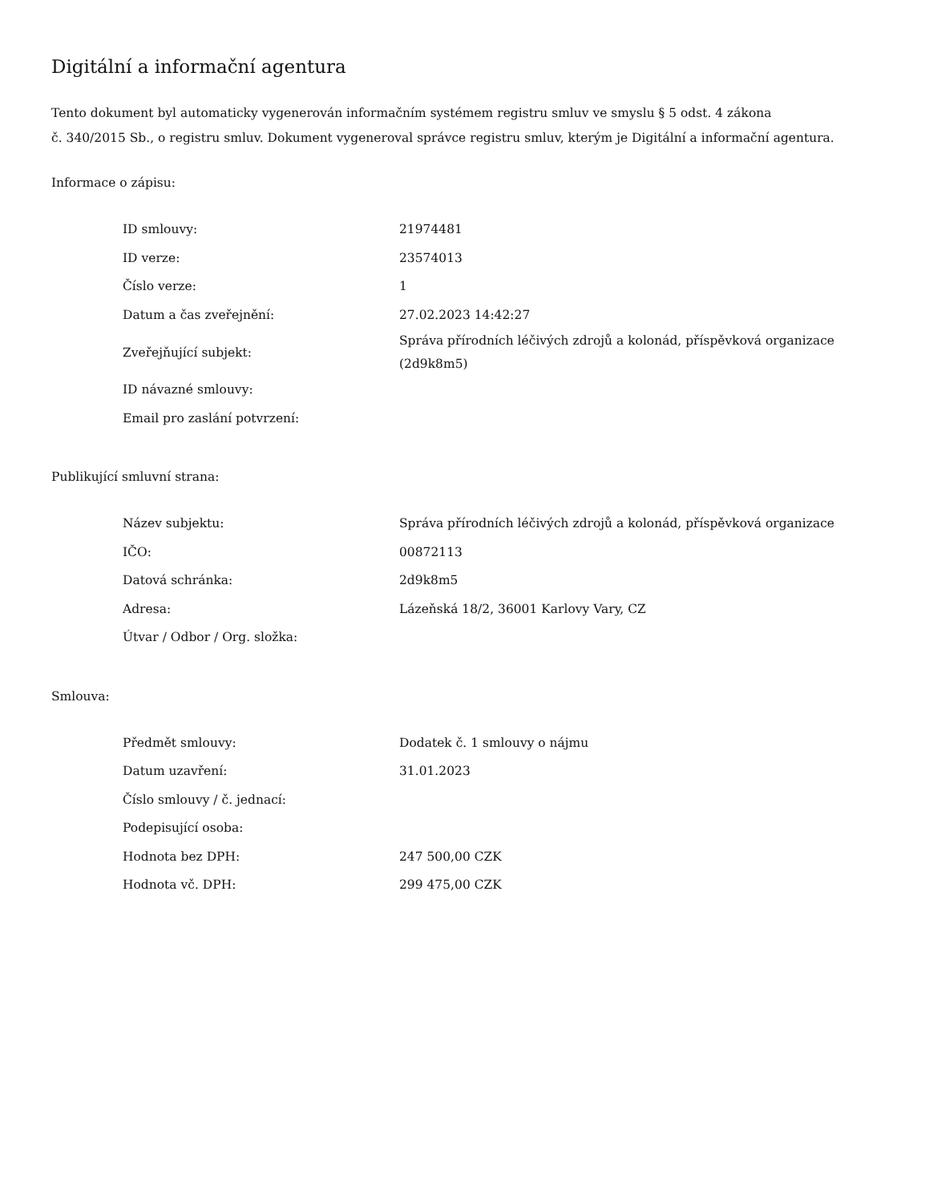Digitální a informační agentura
Tento dokument byl automaticky vygenerován informačním systémem registru smluv ve smyslu § 5 odst. 4 zákona
č. 340/2015 Sb., o registru smluv. Dokument vygeneroval správce registru smluv, kterým je Digitální a informační agentura.
Informace o zápisu:
| ID smlouvy: | 21974481 |
| ID verze: | 23574013 |
| Číslo verze: | 1 |
| Datum a čas zveřejnění: | 27.02.2023 14:42:27 |
| Zveřejňující subjekt: | Správa přírodních léčivých zdrojů a kolonád, příspěvková organizace (2d9k8m5) |
| ID návazné smlouvy: | |
| Email pro zaslání potvrzení: | |
Publikující smluvní strana:
| Název subjektu: | Správa přírodních léčivých zdrojů a kolonád, příspěvková organizace |
| IČO: | 00872113 |
| Datová schránka: | 2d9k8m5 |
| Adresa: | Lázeňská 18/2, 36001 Karlovy Vary, CZ |
| Útvar / Odbor / Org. složka: | |
Smlouva:
| Předmět smlouvy: | Dodatek č. 1 smlouvy o nájmu |
| Datum uzavření: | 31.01.2023 |
| Číslo smlouvy / č. jednací: | |
| Podepisující osoba: | |
| Hodnota bez DPH: | 247 500,00 CZK |
| Hodnota vč. DPH: | 299 475,00 CZK |